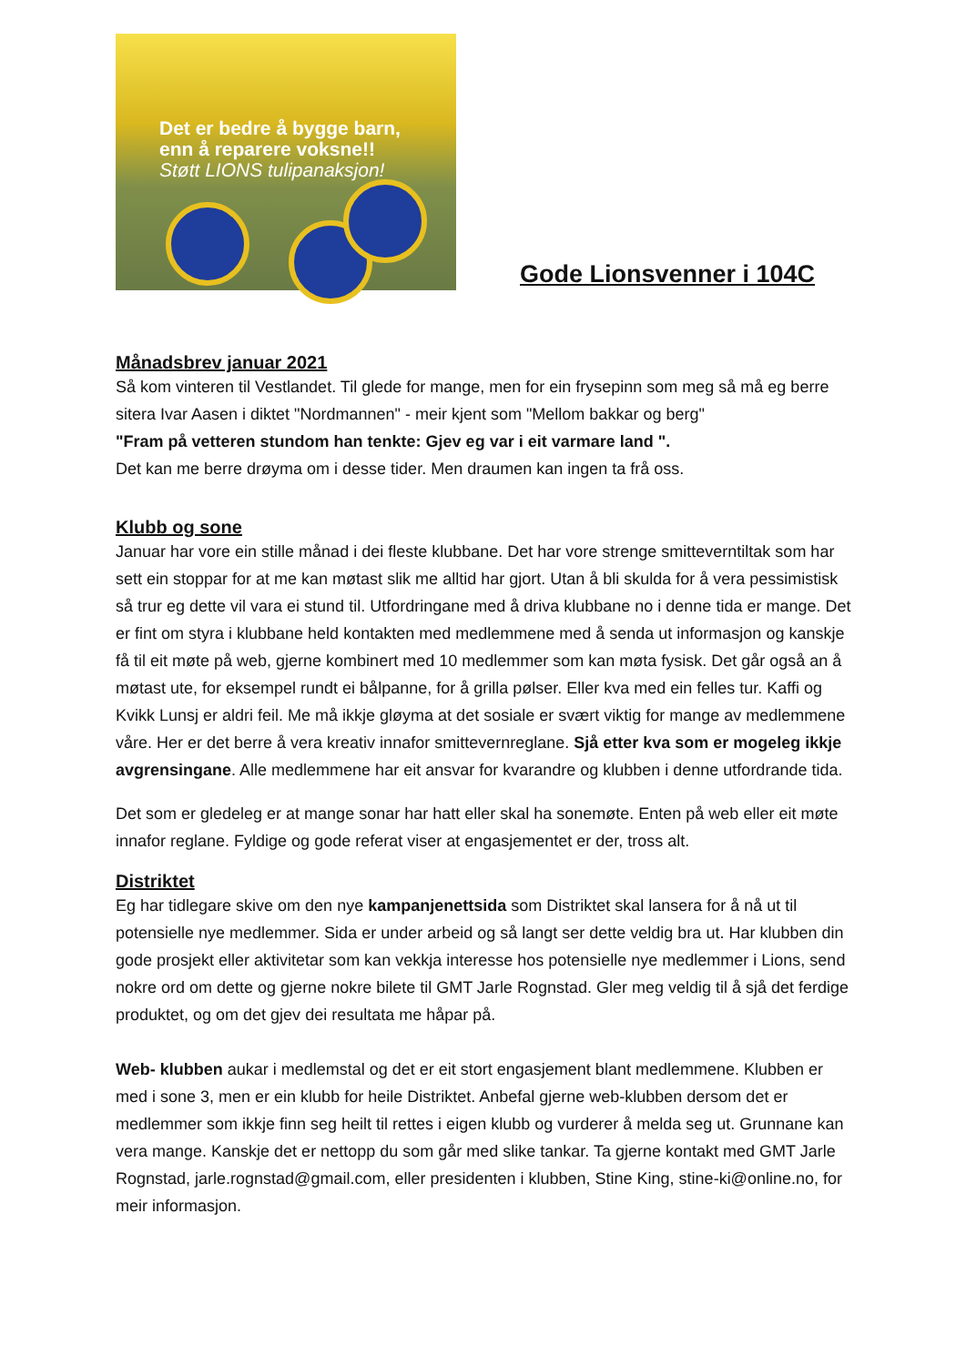Det er bedre å bygge barn,
enn å reparere voksne!!
Støtt LIONS tulipanaksjon!
Gode Lionsvenner i 104C
Månadsbrev januar 2021
Så kom vinteren til Vestlandet. Til glede for mange, men for ein frysepinn som meg så må eg berre sitera Ivar Aasen i diktet "Nordmannen" - meir kjent som "Mellom bakkar og berg"
"Fram på vetteren stundom han tenkte: Gjev eg var i eit varmare land ".
Det kan me berre drøyma om i desse tider. Men draumen kan ingen ta frå oss.
Klubb og sone
Januar har vore ein stille månad i dei fleste klubbane. Det har vore strenge smitteverntiltak som har sett ein stoppar for at me kan møtast slik me alltid har gjort. Utan å bli skulda for å vera pessimistisk så trur eg dette vil vara ei stund til. Utfordringane med å driva klubbane no i denne tida er mange. Det er fint om styra i klubbane held kontakten med medlemmene med å senda ut informasjon og kanskje få til eit møte på web, gjerne kombinert med 10 medlemmer som kan møta fysisk. Det går også an å møtast ute, for eksempel rundt ei bålpanne, for å grilla pølser. Eller kva med ein felles tur. Kaffi og Kvikk Lunsj er aldri feil. Me må ikkje gløyma at det sosiale er svært viktig for mange av medlemmene våre. Her er det berre å vera kreativ innafor smittevernreglane. Sjå etter kva som er mogeleg ikkje avgrensingane. Alle medlemmene har eit ansvar for kvarandre og klubben i denne utfordrande tida.
Det som er gledeleg er at mange sonar har hatt eller skal ha sonemøte. Enten på web eller eit møte innafor reglane. Fyldige og gode referat viser at engasjementet er der, tross alt.
Distriktet
Eg har tidlegare skive om den nye kampanjenettsida som Distriktet skal lansera for å nå ut til potensielle nye medlemmer. Sida er under arbeid og så langt ser dette veldig bra ut. Har klubben din gode prosjekt eller aktivitetar som kan vekkja interesse hos potensielle nye medlemmer i Lions, send nokre ord om dette og gjerne nokre bilete til GMT Jarle Rognstad. Gler meg veldig til å sjå det ferdige produktet, og om det gjev dei resultata me håpar på.
Web- klubben aukar i medlemstal og det er eit stort engasjement blant medlemmene. Klubben er med i sone 3, men er ein klubb for heile Distriktet. Anbefal gjerne web-klubben dersom det er medlemmer som ikkje finn seg heilt til rettes i eigen klubb og vurderer å melda seg ut. Grunnane kan vera mange. Kanskje det er nettopp du som går med slike tankar. Ta gjerne kontakt med GMT Jarle Rognstad, jarle.rognstad@gmail.com, eller presidenten i klubben, Stine King, stine-ki@online.no, for meir informasjon.